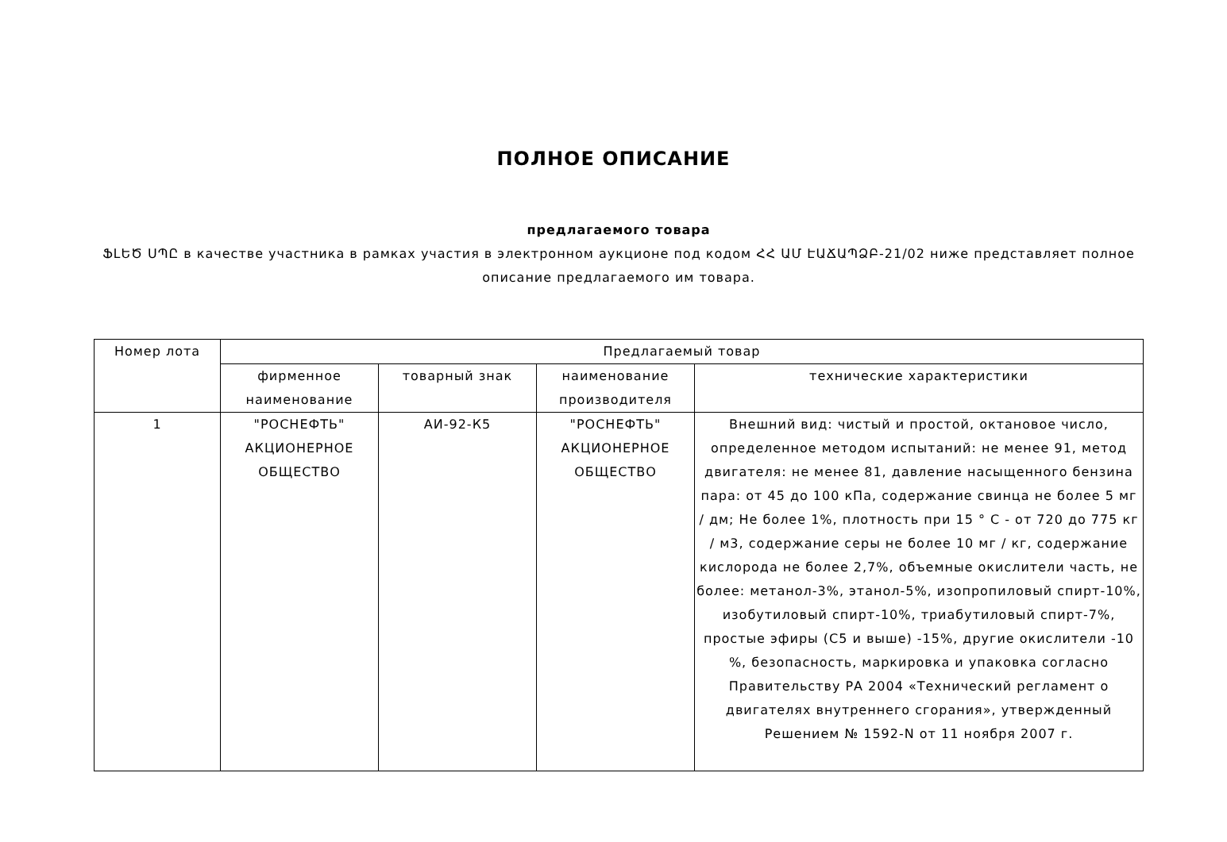ПОЛНОЕ ОПИСАНИЕ
предлагаемого товара
ՖԼԵԾ ՍՊԸ в качестве участника в рамках участия в электронном аукционе под кодом ՀՀ ԱՄ ԷԱՃԱՊՁԲ-21/02 ниже представляет полное описание предлагаемого им товара.
| Номер лота | Предлагаемый товар | | | |
| --- | --- | --- | --- | --- |
| | фирменное наименование | товарный знак | наименование производителя | технические характеристики |
| 1 | "РОСНЕФТЬ" АКЦИОНЕРНОЕ ОБЩЕСТВО | АИ-92-К5 | "РОСНЕФТЬ" АКЦИОНЕРНОЕ ОБЩЕСТВО | Внешний вид: чистый и простой, октановое число, определенное методом испытаний: не менее 91, метод двигателя: не менее 81, давление насыщенного бензина пара: от 45 до 100 кПа, содержание свинца не более 5 мг / дм; Не более 1%, плотность при 15 ° C - от 720 до 775 кг / м3, содержание серы не более 10 мг / кг, содержание кислорода не более 2,7%, объемные окислители часть, не более: метанол-3%, этанол-5%, изопропиловый спирт-10%, изобутиловый спирт-10%, триабутиловый спирт-7%, простые эфиры (C5 и выше) -15%, другие окислители -10 %, безопасность, маркировка и упаковка согласно Правительству РА 2004 «Технический регламент о двигателях внутреннего сгорания», утвержденный Решением № 1592-N от 11 ноября 2007 г. |